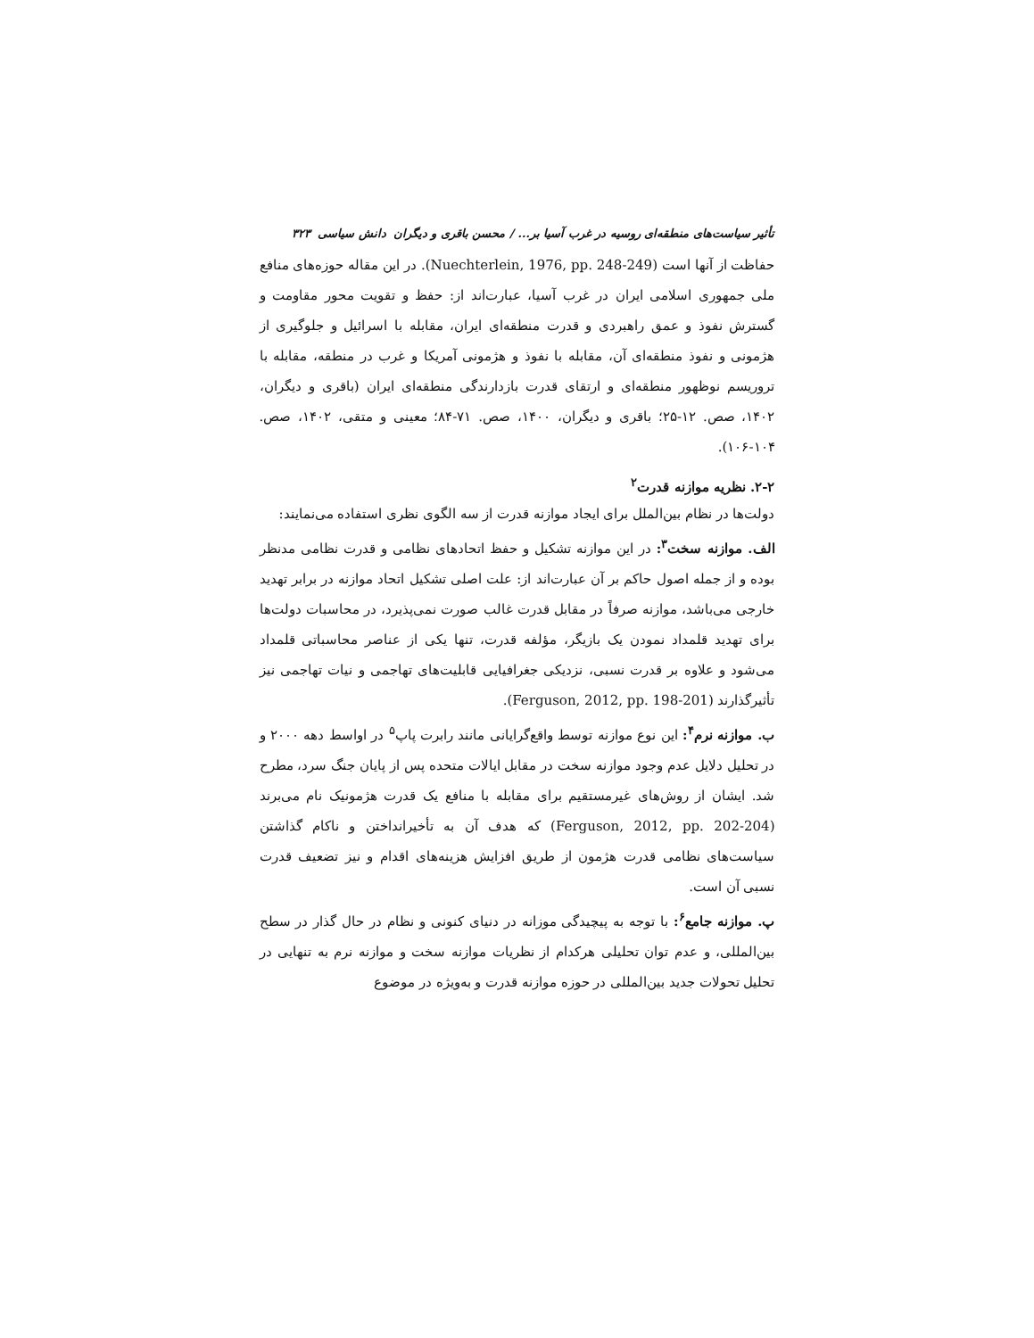تأثیر سیاست‌های منطقه‌ای روسیه در غرب آسیا بر... / محسن باقری و دیگران دانش سیاسی ۳۲۳
حفاظت از آنها است (Nuechterlein, 1976, pp. 248-249). در این مقاله حوزه‌های منافع ملی جمهوری اسلامی ایران در غرب آسیا، عبارت‌اند از: حفظ و تقویت محور مقاومت و گسترش نفوذ و عمق راهبردی و قدرت منطقه‌ای ایران، مقابله با اسرائیل و جلوگیری از هژمونی و نفوذ منطقه‌ای آن، مقابله با نفوذ و هژمونی آمریکا و غرب در منطقه، مقابله با تروریسم نوظهور منطقه‌ای و ارتقای قدرت بازدارندگی منطقه‌ای ایران (باقری و دیگران، ۱۴۰۲، صص. ۱۲-۲۵؛ باقری و دیگران، ۱۴۰۰، صص. ۷۱-۸۴؛ معینی و متقی، ۱۴۰۲، صص. ۱۰۴-۱۰۶).
۲-۲. نظریه موازنه قدرت<sup>۲</sup>
دولت‌ها در نظام بین‌الملل برای ایجاد موازنه قدرت از سه الگوی نظری استفاده می‌نمایند:
الف. موازنه سخت<sup>۳</sup>: در این موازنه تشکیل و حفظ اتحادهای نظامی و قدرت نظامی مدنظر بوده و از جمله اصول حاکم بر آن عبارت‌اند از: علت اصلی تشکیل اتحاد موازنه در برابر تهدید خارجی می‌باشد، موازنه صرفاً در مقابل قدرت غالب صورت نمی‌پذیرد، در محاسبات دولت‌ها برای تهدید قلمداد نمودن یک بازیگر، مؤلفه قدرت، تنها یکی از عناصر محاسباتی قلمداد می‌شود و علاوه بر قدرت نسبی، نزدیکی جغرافیایی قابلیت‌های تهاجمی و نیات تهاجمی نیز تأثیرگذارند (Ferguson, 2012, pp. 198-201).
ب. موازنه نرم<sup>۴</sup>: این نوع موازنه توسط واقع‌گرایانی مانند رابرت پاپ<sup>۵</sup> در اواسط دهه ۲۰۰۰ و در تحلیل دلایل عدم وجود موازنه سخت در مقابل ایالات متحده پس از پایان جنگ سرد، مطرح شد. ایشان از روش‌های غیرمستقیم برای مقابله با منافع یک قدرت هژمونیک نام می‌برند (Ferguson, 2012, pp. 202-204) که هدف آن به تأخیرانداختن و ناکام گذاشتن سیاست‌های نظامی قدرت هژمون از طریق افزایش هزینه‌های اقدام و نیز تضعیف قدرت نسبی آن است.
پ. موازنه جامع<sup>۶</sup>: با توجه به پیچیدگی موزانه در دنیای کنونی و نظام در حال گذار در سطح بین‌المللی، و عدم توان تحلیلی هرکدام از نظریات موازنه سخت و موازنه نرم به تنهایی در تحلیل تحولات جدید بین‌المللی در حوزه موازنه قدرت و به‌ویژه در موضوع